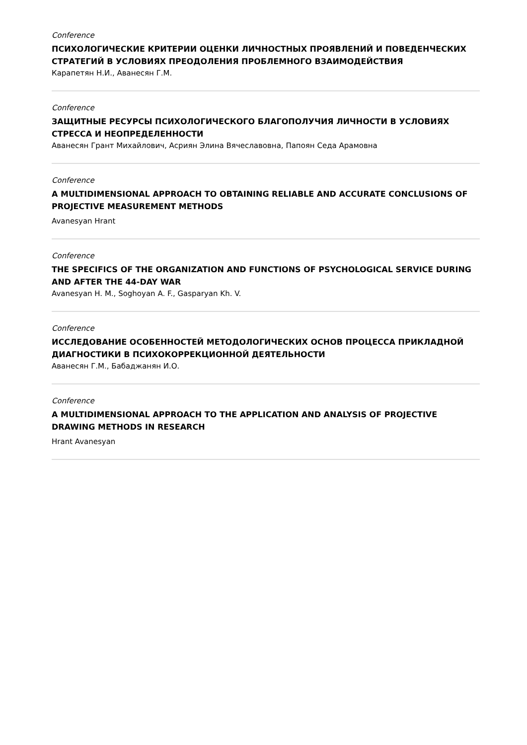Conference
ПСИХОЛОГИЧЕСКИЕ КРИТЕРИИ ОЦЕНКИ ЛИЧНОСТНЫХ ПРОЯВЛЕНИЙ И ПОВЕДЕНЧЕСКИХ СТРАТЕГИЙ В УСЛОВИЯХ ПРЕОДОЛЕНИЯ ПРОБЛЕМНОГО ВЗАИМОДЕЙСТВИЯ
Карапетян Н.И., Аванесян Г.М.
Conference
ЗАЩИТНЫЕ РЕСУРСЫ ПСИХОЛОГИЧЕСКОГО БЛАГОПОЛУЧИЯ ЛИЧНОСТИ В УСЛОВИЯХ СТРЕССА И НЕОПРЕДЕЛЕННОСТИ
Аванесян Грант Михайлович, Асриян Элина Вячеславовна, Папоян Седа Арамовна
Conference
A MULTIDIMENSIONAL APPROACH TO OBTAINING RELIABLE AND ACCURATE CONCLUSIONS OF PROJECTIVE MEASUREMENT METHODS
Avanesyan Hrant
Conference
THE SPECIFICS OF THE ORGANIZATION AND FUNCTIONS OF PSYCHOLOGICAL SERVICE DURING AND AFTER THE 44-DAY WAR
Avanesyan H. M., Soghoyan A. F., Gasparyan Kh. V.
Conference
ИССЛЕДОВАНИЕ ОСОБЕННОСТЕЙ МЕТОДОЛОГИЧЕСКИХ ОСНОВ ПРОЦЕССА ПРИКЛАДНОЙ ДИАГНОСТИКИ В ПСИХОКОРРЕКЦИОННОЙ ДЕЯТЕЛЬНОСТИ
Аванесян Г.М., Бабаджанян И.О.
Conference
A MULTIDIMENSIONAL APPROACH TO THE APPLICATION AND ANALYSIS OF PROJECTIVE DRAWING METHODS IN RESEARCH
Hrant Avanesyan